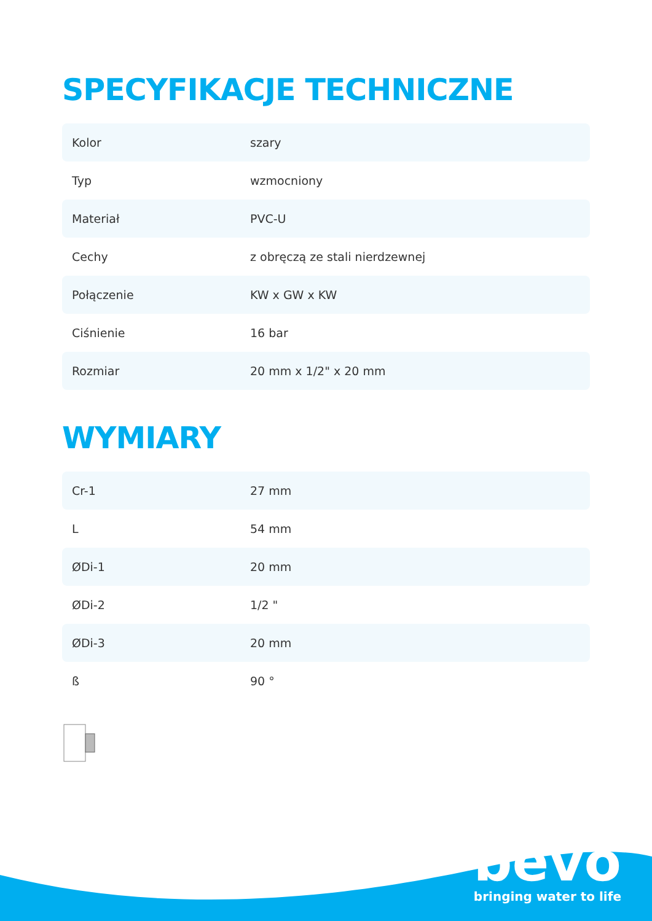SPECYFIKACJE TECHNICZNE
| Kolor | szary |
| Typ | wzmocniony |
| Materiał | PVC-U |
| Cechy | z obręczą ze stali nierdzewnej |
| Połączenie | KW x GW x KW |
| Ciśnienie | 16 bar |
| Rozmiar | 20 mm x 1/2" x 20 mm |
WYMIARY
| Cr-1 | 27 mm |
| L | 54 mm |
| ØDi-1 | 20 mm |
| ØDi-2 | 1/2 " |
| ØDi-3 | 20 mm |
| ß | 90 ° |
bevo
bringing water to life